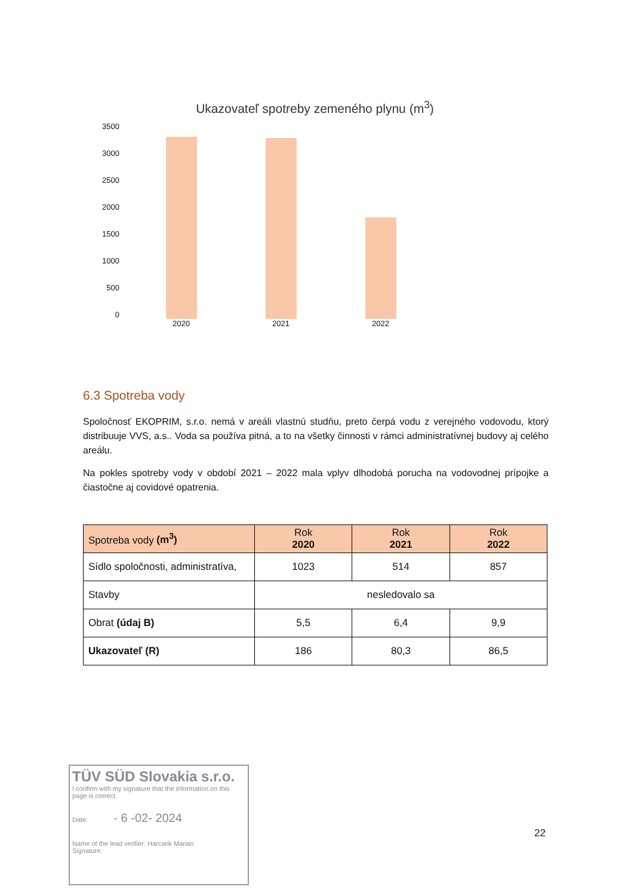Ukazovateľ spotreby zemeného plynu (m<sup>3</sup>)
3500
3000
2500
2000
1500
1000
500
0
2020 2021 2022
6.3 Spotreba vody
Spoločnosť EKOPRIM, s.r.o. nemá v areáli vlastnú studňu, preto čerpá vodu z verejného vodovodu, ktorý distribuuje VVS, a.s.. Voda sa používa pitná, a to na všetky činnosti v rámci administratívnej budovy aj celého areálu.
Na pokles spotreby vody v období 2021 – 2022 mala vplyv dlhodobá porucha na vodovodnej prípojke a čiastočne aj covidové opatrenia.
| Spotreba vody (m<sup>3</sup>) | Rok 2020 | Rok 2021 | Rok 2022 |
| --- | --- | --- | --- |
| Sídlo spoločnosti, administratíva, | 1023 | 514 | 857 |
| Stavby | nesledovalo sa | | |
| Obrat (údaj B) | 5,5 | 6,4 | 9,9 |
| Ukazovateľ (R) | 186 | 80,3 | 86,5 |
TÜV SÜD Slovakia s.r.o.
I confirm with my signature that the information on this page is correct.
Date: - 6 -02- 2024
Name of the lead verifier: Harcarik Marian
Signature:
22